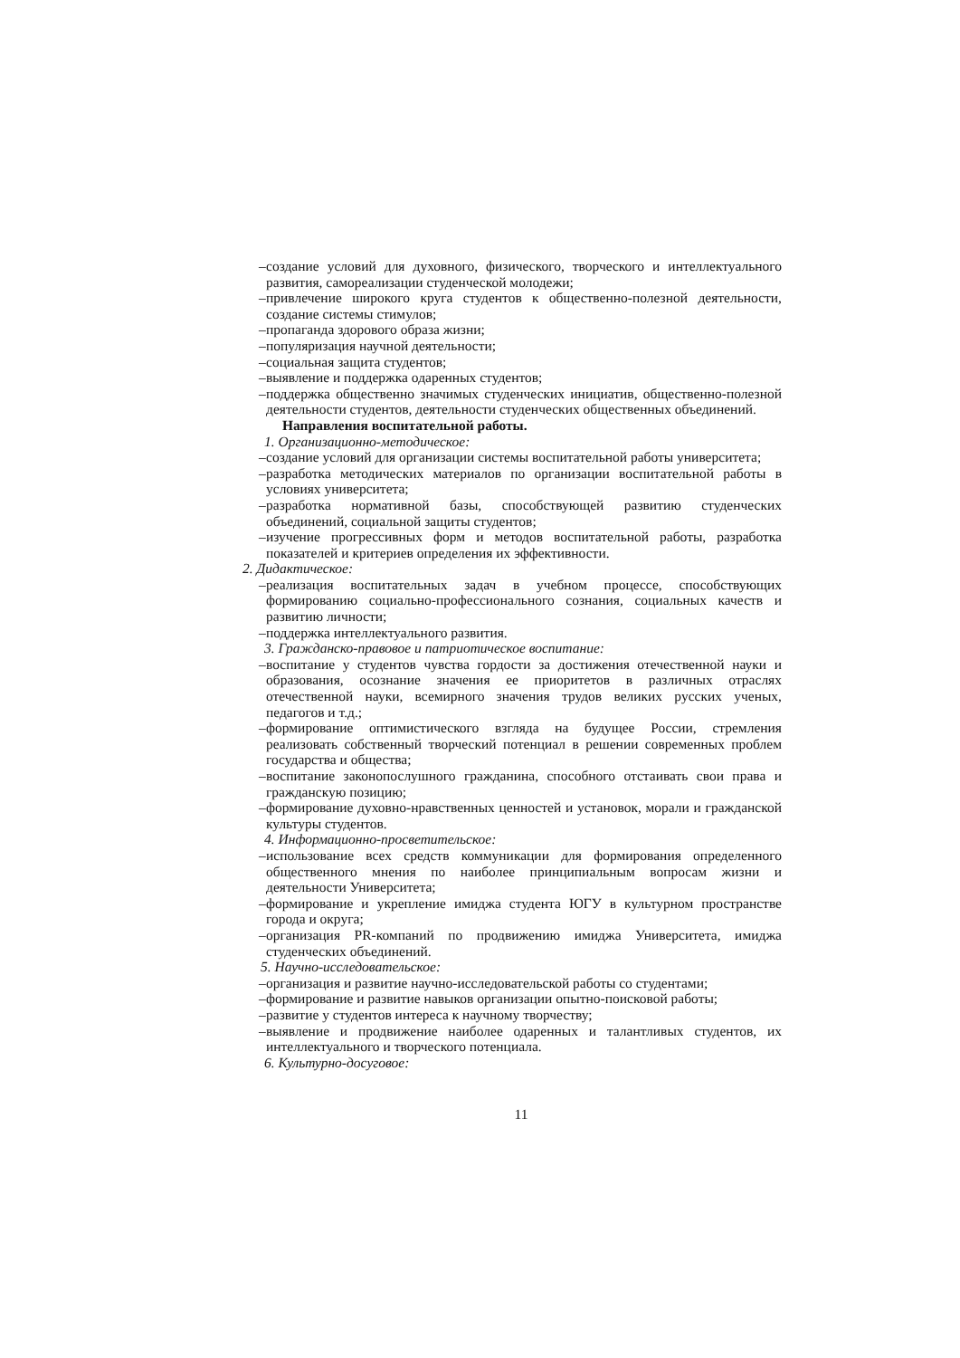– создание условий для духовного, физического, творческого и интеллектуального развития, самореализации студенческой молодежи;
– привлечение широкого круга студентов к общественно-полезной деятельности, создание системы стимулов;
– пропаганда здорового образа жизни;
– популяризация научной деятельности;
– социальная защита студентов;
– выявление и поддержка одаренных студентов;
– поддержка общественно значимых студенческих инициатив, общественно-полезной деятельности студентов, деятельности студенческих общественных объединений.
Направления воспитательной работы.
1. Организационно-методическое:
– создание условий для организации системы воспитательной работы университета;
– разработка методических материалов по организации воспитательной работы в условиях университета;
– разработка нормативной базы, способствующей развитию студенческих объединений, социальной защиты студентов;
– изучение прогрессивных форм и методов воспитательной работы, разработка показателей и критериев определения их эффективности.
2. Дидактическое:
– реализация воспитательных задач в учебном процессе, способствующих формированию социально-профессионального сознания, социальных качеств и развитию личности;
– поддержка интеллектуального развития.
3. Гражданско-правовое и патриотическое воспитание:
– воспитание у студентов чувства гордости за достижения отечественной науки и образования, осознание значения ее приоритетов в различных отраслях отечественной науки, всемирного значения трудов великих русских ученых, педагогов и т.д.;
– формирование оптимистического взгляда на будущее России, стремления реализовать собственный творческий потенциал в решении современных проблем государства и общества;
– воспитание законопослушного гражданина, способного отстаивать свои права и гражданскую позицию;
– формирование духовно-нравственных ценностей и установок, морали и гражданской культуры студентов.
4. Информационно-просветительское:
– использование всех средств коммуникации для формирования определенного общественного мнения по наиболее принципиальным вопросам жизни и деятельности Университета;
– формирование и укрепление имиджа студента ЮГУ в культурном пространстве города и округа;
– организация PR-компаний по продвижению имиджа Университета, имиджа студенческих объединений.
5. Научно-исследовательское:
– организация и развитие научно-исследовательской работы со студентами;
– формирование и развитие навыков организации опытно-поисковой работы;
– развитие у студентов интереса к научному творчеству;
– выявление и продвижение наиболее одаренных и талантливых студентов, их интеллектуального и творческого потенциала.
6. Культурно-досуговое:
11